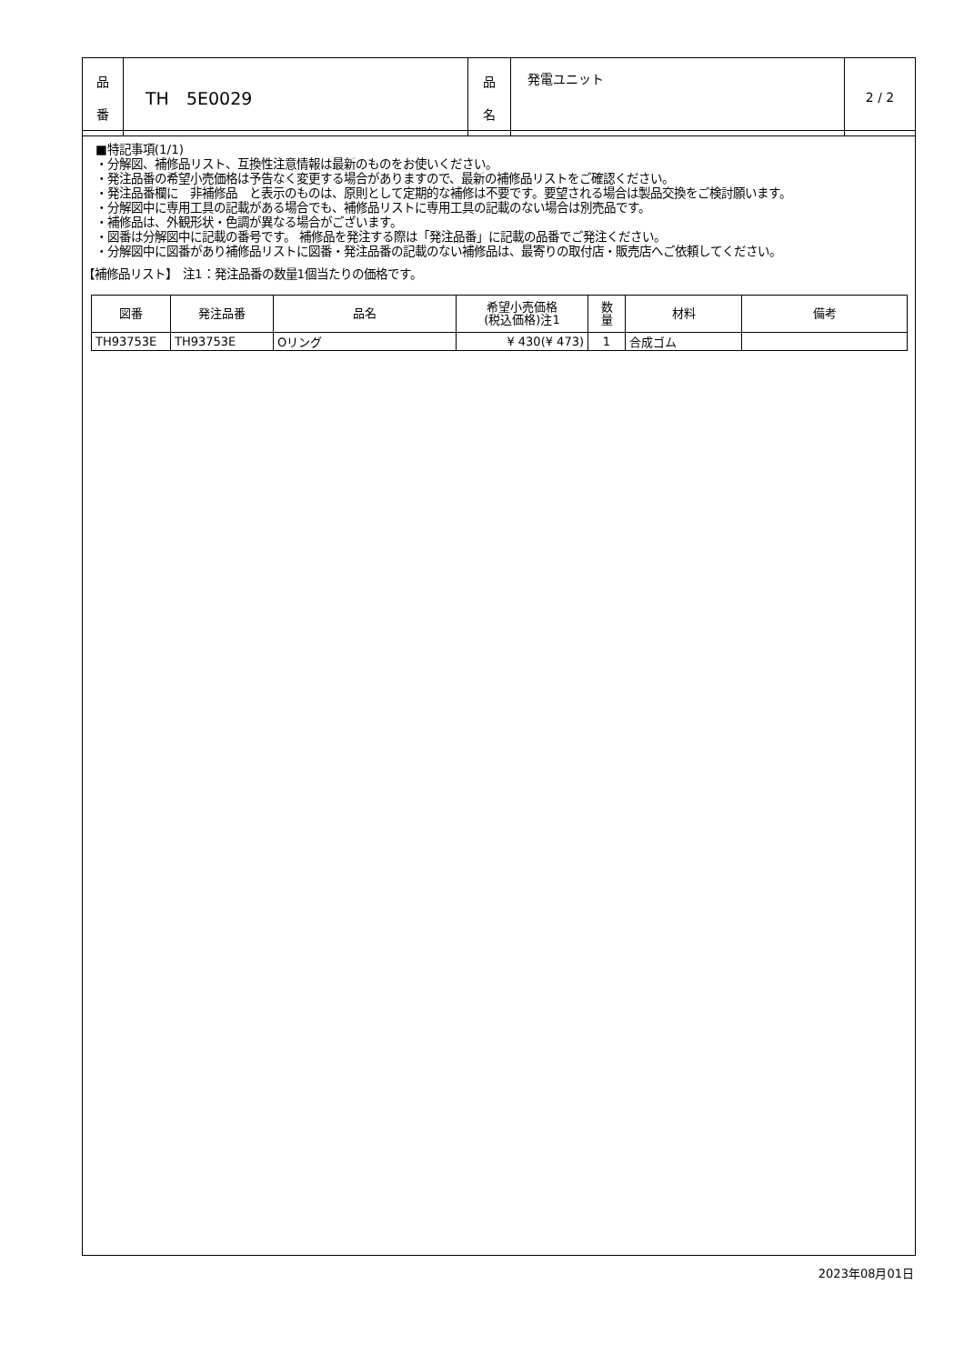| 品 番 | TH 5E0029 | 品 名 | 発電ユニット | 2 / 2 |
■特記事項(1/1)
・分解図、補修品リスト、互換性注意情報は最新のものをお使いください。
・発注品番の希望小売価格は予告なく変更する場合がありますので、最新の補修品リストをご確認ください。
・発注品番欄に　非補修品　と表示のものは、原則として定期的な補修は不要です。要望される場合は製品交換をご検討願います。
・分解図中に専用工具の記載がある場合でも、補修品リストに専用工具の記載のない場合は別売品です。
・補修品は、外観形状・色調が異なる場合がございます。
・図番は分解図中に記載の番号です。 補修品を発注する際は「発注品番」に記載の品番でご発注ください。
・分解図中に図番があり補修品リストに図番・発注品番の記載のない補修品は、最寄りの取付店・販売店へご依頼してください。
【補修品リスト】　注1：発注品番の数量1個当たりの価格です。
| 図番 | 発注品番 | 品名 | 希望小売価格 (税込価格)注1 | 数 量 | 材料 | 備考 |
| --- | --- | --- | --- | --- | --- | --- |
| TH93753E | TH93753E | Oリング | ¥ 430(¥ 473) | 1 | 合成ゴム | |
2023年08月01日